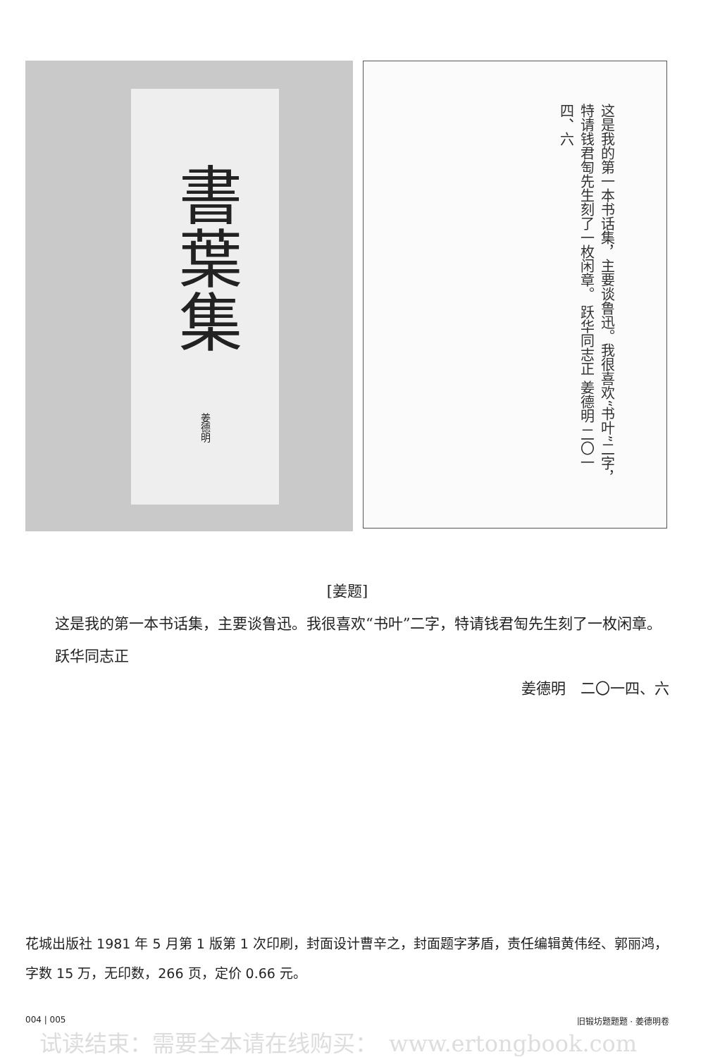書葉集
姜德明
这是我的第一本书话集，主要谈鲁迅。我很喜欢“书叶”二字，特请钱君匋先生刻了一枚闲章。 跃华同志正 姜德明 二〇一四、六
[姜题]
　　这是我的第一本书话集，主要谈鲁迅。我很喜欢“书叶”二字，特请钱君匋先生刻了一枚闲章。
　　跃华同志正
姜德明　二〇一四、六
花城出版社 1981 年 5 月第 1 版第 1 次印刷，封面设计曹辛之，封面题字茅盾，责任编辑黄伟经、郭丽鸿，字数 15 万，无印数，266 页，定价 0.66 元。
004 | 005 旧锻坊题题题 · 姜德明卷
试读结束：需要全本请在线购买：　www.ertongbook.com